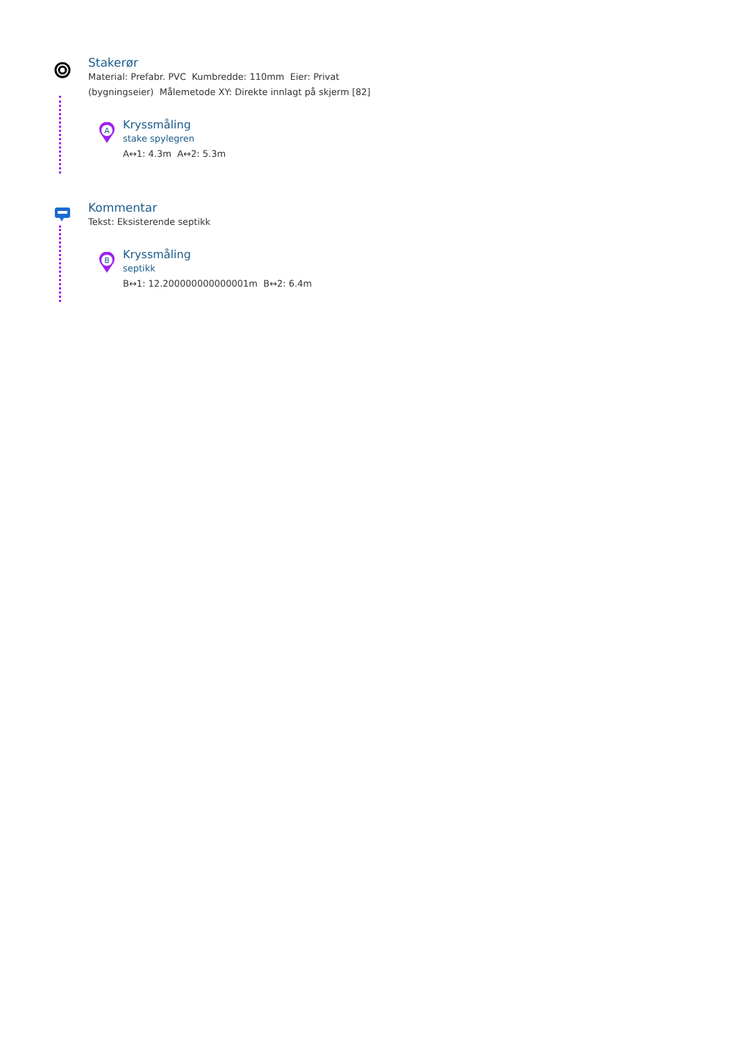Stakerør
Material: Prefabr. PVC Kumbredde: 110mm Eier: Privat (bygningseier) Målemetode XY: Direkte innlagt på skjerm [82]
A
Kryssmåling
stake spylegren
A↔1: 4.3m A↔2: 5.3m
Kommentar
Tekst: Eksisterende septikk
B
Kryssmåling
septikk
B↔1: 12.200000000000001m B↔2: 6.4m